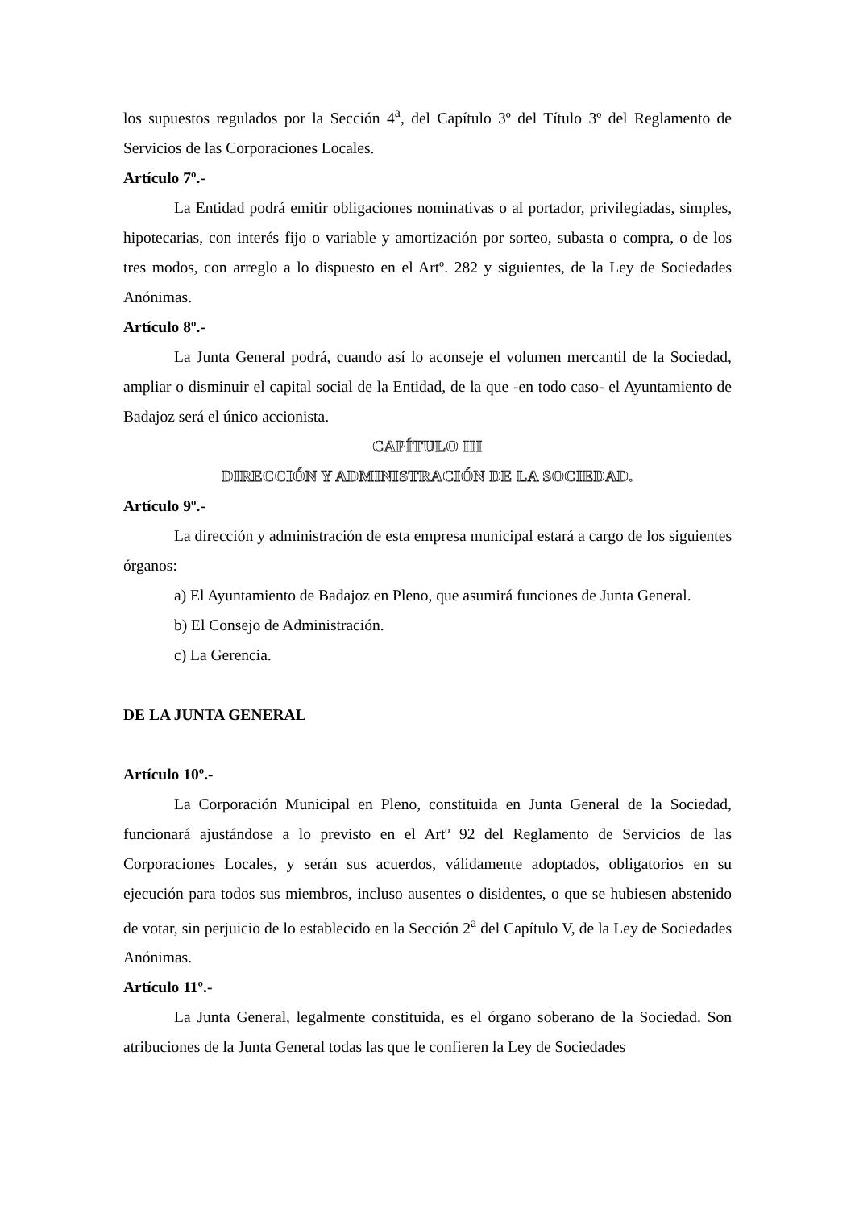los supuestos regulados por la Sección 4<sup>a</sup>, del Capítulo 3º del Título 3º del Reglamento de Servicios de las Corporaciones Locales.
Artículo 7º.-
La Entidad podrá emitir obligaciones nominativas o al portador, privilegiadas, simples, hipotecarias, con interés fijo o variable y amortización por sorteo, subasta o compra, o de los tres modos, con arreglo a lo dispuesto en el Artº. 282 y siguientes, de la Ley de Sociedades Anónimas.
Artículo 8º.-
La Junta General podrá, cuando así lo aconseje el volumen mercantil de la Sociedad, ampliar o disminuir el capital social de la Entidad, de la que -en todo caso- el Ayuntamiento de Badajoz será el único accionista.
CAPÍTULO III
DIRECCIÓN Y ADMINISTRACIÓN DE LA SOCIEDAD.
Artículo 9º.-
La dirección y administración de esta empresa municipal estará a cargo de los siguientes órganos:
a) El Ayuntamiento de Badajoz en Pleno, que asumirá funciones de Junta General.
b) El Consejo de Administración.
c) La Gerencia.
DE LA JUNTA GENERAL
Artículo 10º.-
La Corporación Municipal en Pleno, constituida en Junta General de la Sociedad, funcionará ajustándose a lo previsto en el Artº 92 del Reglamento de Servicios de las Corporaciones Locales, y serán sus acuerdos, válidamente adoptados, obligatorios en su ejecución para todos sus miembros, incluso ausentes o disidentes, o que se hubiesen abstenido de votar, sin perjuicio de lo establecido en la Sección 2<sup>a</sup> del Capítulo V, de la Ley de Sociedades Anónimas.
Artículo 11º.-
La Junta General, legalmente constituida, es el órgano soberano de la Sociedad. Son atribuciones de la Junta General todas las que le confieren la Ley de Sociedades